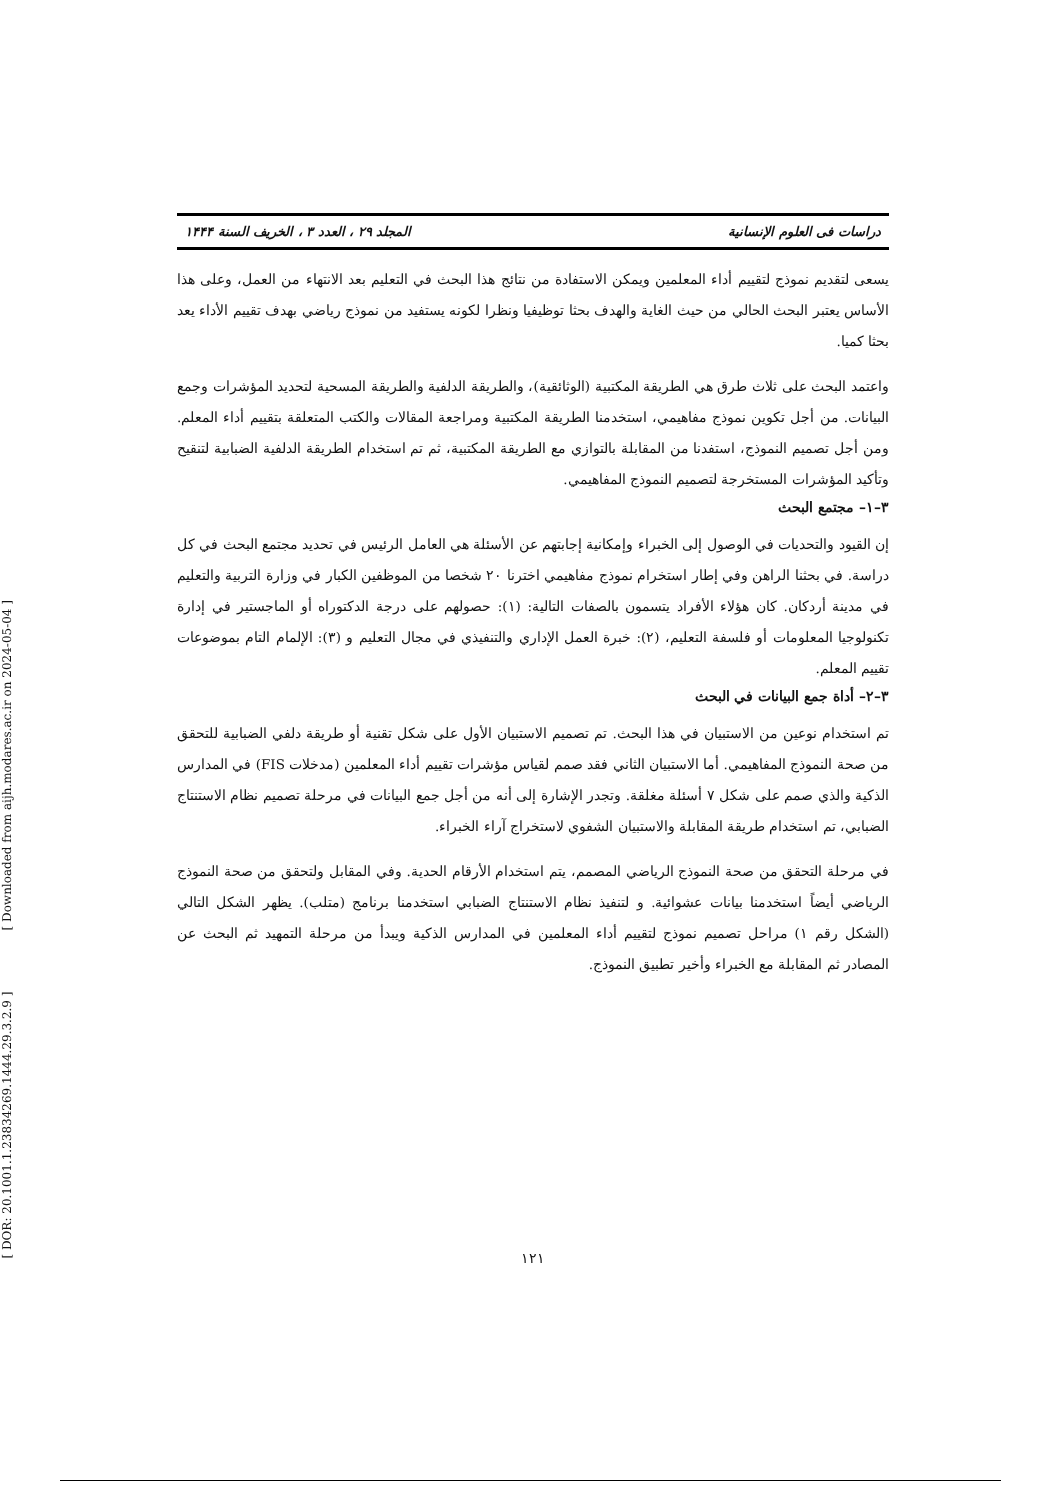[ DOR: 20.1001.1.23834269.1444.29.3.2.9 ] [ Downloaded from aijh.modares.ac.ir on 2024-05-04 ]
دراسات فی العلوم الإنسانیة المجلد ۲۹ ، العدد ۳ ، الخریف السنة ۱۴۴۴
يسعى لتقديم نموذج لتقييم أداء المعلمين ويمكن الاستفادة من نتائج هذا البحث في التعليم بعد الانتهاء من العمل، وعلى هذا الأساس يعتبر البحث الحالي من حيث الغاية والهدف بحثا توظيفيا ونظرا لكونه يستفيد من نموذج رياضي بهدف تقييم الأداء يعد بحثا كميا.
واعتمد البحث على ثلاث طرق هي الطريقة المكتبية (الوثائقية)، والطريقة الدلفية والطريقة المسحية لتحديد المؤشرات وجمع البيانات. من أجل تكوين نموذج مفاهيمي، استخدمنا الطريقة المكتبية ومراجعة المقالات والكتب المتعلقة بتقييم أداء المعلم. ومن أجل تصميم النموذج، استفدنا من المقابلة بالتوازي مع الطريقة المكتبية، ثم تم استخدام الطريقة الدلفية الضبابية لتنقيح وتأكيد المؤشرات المستخرجة لتصميم النموذج المفاهيمي.
۳–۱– مجتمع البحث
إن القيود والتحديات في الوصول إلى الخبراء وإمكانية إجابتهم عن الأسئلة هي العامل الرئيس في تحديد مجتمع البحث في كل دراسة. في بحثنا الراهن وفي إطار استخرام نموذج مفاهيمي اخترنا ۲۰ شخصا من الموظفين الكبار في وزارة التربية والتعليم في مدينة أردكان. كان هؤلاء الأفراد يتسمون بالصفات التالية: (۱): حصولهم على درجة الدكتوراه أو الماجستير في إدارة تكنولوجيا المعلومات أو فلسفة التعليم، (۲): خبرة العمل الإداري والتنفيذي في مجال التعليم و (۳): الإلمام التام بموضوعات تقييم المعلم.
۳–۲– أداة جمع البيانات في البحث
تم استخدام نوعين من الاستبيان في هذا البحث. تم تصميم الاستبيان الأول على شكل تقنية أو طريقة دلفي الضبابية للتحقق من صحة النموذج المفاهيمي. أما الاستبيان الثاني فقد صمم لقياس مؤشرات تقييم أداء المعلمين (مدخلات FIS) في المدارس الذكية والذي صمم على شكل ۷ أسئلة مغلقة. وتجدر الإشارة إلى أنه من أجل جمع البيانات في مرحلة تصميم نظام الاستنتاج الضبابي، تم استخدام طريقة المقابلة والاستبيان الشفوي لاستخراج آراء الخبراء.
في مرحلة التحقق من صحة النموذج الرياضي المصمم، يتم استخدام الأرقام الحدية. وفي المقابل ولتحقق من صحة النموذج الرياضي أيضاً استخدمنا بيانات عشوائية. و لتنفيذ نظام الاستنتاج الضبابي استخدمنا برنامج (متلب). يظهر الشكل التالي (الشكل رقم ۱) مراحل تصميم نموذج لتقييم أداء المعلمين في المدارس الذكية ويبدأ من مرحلة التمهيد ثم البحث عن المصادر ثم المقابلة مع الخبراء وأخير تطبيق النموذج.
۱۲۱